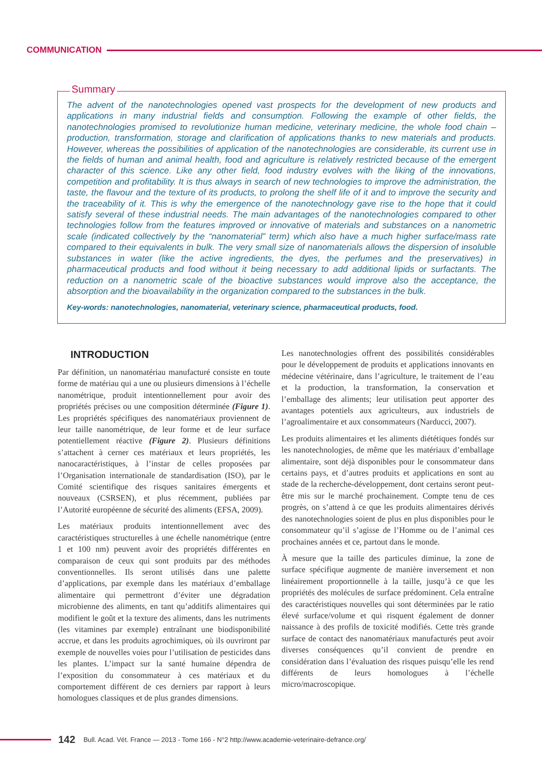COMMUNICATION
Summary
The advent of the nanotechnologies opened vast prospects for the development of new products and applications in many industrial fields and consumption. Following the example of other fields, the nanotechnologies promised to revolutionize human medicine, veterinary medicine, the whole food chain – production, transformation, storage and clarification of applications thanks to new materials and products. However, whereas the possibilities of application of the nanotechnologies are considerable, its current use in the fields of human and animal health, food and agriculture is relatively restricted because of the emergent character of this science. Like any other field, food industry evolves with the liking of the innovations, competition and profitability. It is thus always in search of new technologies to improve the administration, the taste, the flavour and the texture of its products, to prolong the shelf life of it and to improve the security and the traceability of it. This is why the emergence of the nanotechnology gave rise to the hope that it could satisfy several of these industrial needs. The main advantages of the nanotechnologies compared to other technologies follow from the features improved or innovative of materials and substances on a nanometric scale (indicated collectively by the “nanomaterial” term) which also have a much higher surface/mass rate compared to their equivalents in bulk. The very small size of nanomaterials allows the dispersion of insoluble substances in water (like the active ingredients, the dyes, the perfumes and the preservatives) in pharmaceutical products and food without it being necessary to add additional lipids or surfactants. The reduction on a nanometric scale of the bioactive substances would improve also the acceptance, the absorption and the bioavailability in the organization compared to the substances in the bulk.
Key-words: nanotechnologies, nanomaterial, veterinary science, pharmaceutical products, food.
INTRODUCTION
Par définition, un nanomatériau manufacturé consiste en toute forme de matériau qui a une ou plusieurs dimensions à l’échelle nanométrique, produit intentionnellement pour avoir des propriétés précises ou une composition déterminée (Figure 1). Les propriétés spécifiques des nanomatériaux proviennent de leur taille nanométrique, de leur forme et de leur surface potentiellement réactive (Figure 2). Plusieurs définitions s’attachent à cerner ces matériaux et leurs propriétés, les nanocaractéristiques, à l’instar de celles proposées par l’Organisation internationale de standardisation (ISO), par le Comité scientifique des risques sanitaires émergents et nouveaux (CSRSEN), et plus récemment, publiées par l’Autorité européenne de sécurité des aliments (EFSA, 2009).
Les matériaux produits intentionnellement avec des caractéristiques structurelles à une échelle nanométrique (entre 1 et 100 nm) peuvent avoir des propriétés différentes en comparaison de ceux qui sont produits par des méthodes conventionnelles. Ils seront utilisés dans une palette d’applications, par exemple dans les matériaux d’emballage alimentaire qui permettront d’éviter une dégradation microbienne des aliments, en tant qu’additifs alimentaires qui modifient le goût et la texture des aliments, dans les nutriments (les vitamines par exemple) entraînant une biodisponibilité accrue, et dans les produits agrochimiques, où ils ouvriront par exemple de nouvelles voies pour l’utilisation de pesticides dans les plantes. L’impact sur la santé humaine dépendra de l’exposition du consommateur à ces matériaux et du comportement différent de ces derniers par rapport à leurs homologues classiques et de plus grandes dimensions.
Les nanotechnologies offrent des possibilités considérables pour le développement de produits et applications innovants en médecine vétérinaire, dans l’agriculture, le traitement de l’eau et la production, la transformation, la conservation et l’emballage des aliments; leur utilisation peut apporter des avantages potentiels aux agriculteurs, aux industriels de l’agroalimentaire et aux consommateurs (Narducci, 2007).
Les produits alimentaires et les aliments diététiques fondés sur les nanotechnologies, de même que les matériaux d’emballage alimentaire, sont déjà disponibles pour le consommateur dans certains pays, et d’autres produits et applications en sont au stade de la recherche-développement, dont certains seront peut-être mis sur le marché prochainement. Compte tenu de ces progrès, on s’attend à ce que les produits alimentaires dérivés des nanotechnologies soient de plus en plus disponibles pour le consommateur qu’il s’agisse de l’Homme ou de l’animal ces prochaines années et ce, partout dans le monde.
À mesure que la taille des particules diminue, la zone de surface spécifique augmente de manière inversement et non linéairement proportionnelle à la taille, jusqu’à ce que les propriétés des molécules de surface prédominent. Cela entraîne des caractéristiques nouvelles qui sont déterminées par le ratio élevé surface/volume et qui risquent également de donner naissance à des profils de toxicité modifiés. Cette très grande surface de contact des nanomatériaux manufacturés peut avoir diverses conséquences qu’il convient de prendre en considération dans l’évaluation des risques puisqu’elle les rend différents de leurs homologues à l’échelle micro/macroscopique.
142 Bull. Acad. Vét. France — 2013 - Tome 166 - N°2 http://www.academie-veterinaire-defrance.org/